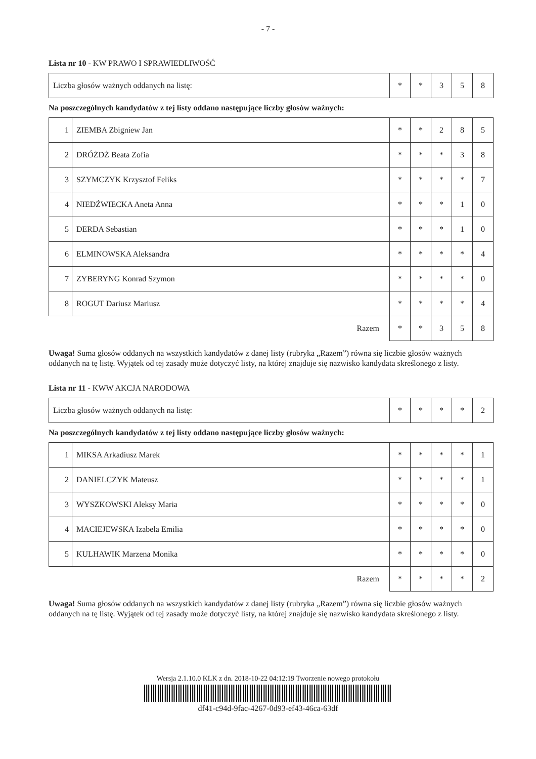- 7 -
Lista nr 10 - KW PRAWO I SPRAWIEDLIWOŚĆ
| Liczba głosów ważnych oddanych na listę: | * | * | 3 | 5 | 8 |
Na poszczególnych kandydatów z tej listy oddano następujące liczby głosów ważnych:
| 1 | ZIEMBA Zbigniew Jan | * | * | 2 | 8 | 5 |
| 2 | DRÓŻDŻ Beata Zofia | * | * | * | 3 | 8 |
| 3 | SZYMCZYK Krzysztof Feliks | * | * | * | * | 7 |
| 4 | NIEDŹWIECKA Aneta Anna | * | * | * | 1 | 0 |
| 5 | DERDA Sebastian | * | * | * | 1 | 0 |
| 6 | ELMINOWSKA Aleksandra | * | * | * | * | 4 |
| 7 | ZYBERYNG Konrad Szymon | * | * | * | * | 0 |
| 8 | ROGUT Dariusz Mariusz | * | * | * | * | 4 |
| Razem | | * | * | 3 | 5 | 8 |
Uwaga! Suma głosów oddanych na wszystkich kandydatów z danej listy (rubryka „Razem”) równa się liczbie głosów ważnych oddanych na tę listę. Wyjątek od tej zasady może dotyczyć listy, na której znajduje się nazwisko kandydata skreślonego z listy.
Lista nr 11 - KWW AKCJA NARODOWA
| Liczba głosów ważnych oddanych na listę: | * | * | * | * | 2 |
Na poszczególnych kandydatów z tej listy oddano następujące liczby głosów ważnych:
| 1 | MIKSA Arkadiusz Marek | * | * | * | * | 1 |
| 2 | DANIELCZYK Mateusz | * | * | * | * | 1 |
| 3 | WYSZKOWSKI Aleksy Maria | * | * | * | * | 0 |
| 4 | MACIEJEWSKA Izabela Emilia | * | * | * | * | 0 |
| 5 | KULHAWIK Marzena Monika | * | * | * | * | 0 |
| Razem | | * | * | * | * | 2 |
Uwaga! Suma głosów oddanych na wszystkich kandydatów z danej listy (rubryka „Razem”) równa się liczbie głosów ważnych oddanych na tę listę. Wyjątek od tej zasady może dotyczyć listy, na której znajduje się nazwisko kandydata skreślonego z listy.
Wersja 2.1.10.0 KLK z dn. 2018-10-22 04:12:19 Tworzenie nowego protokołu
df41-c94d-9fac-4267-0d93-ef43-46ca-63df